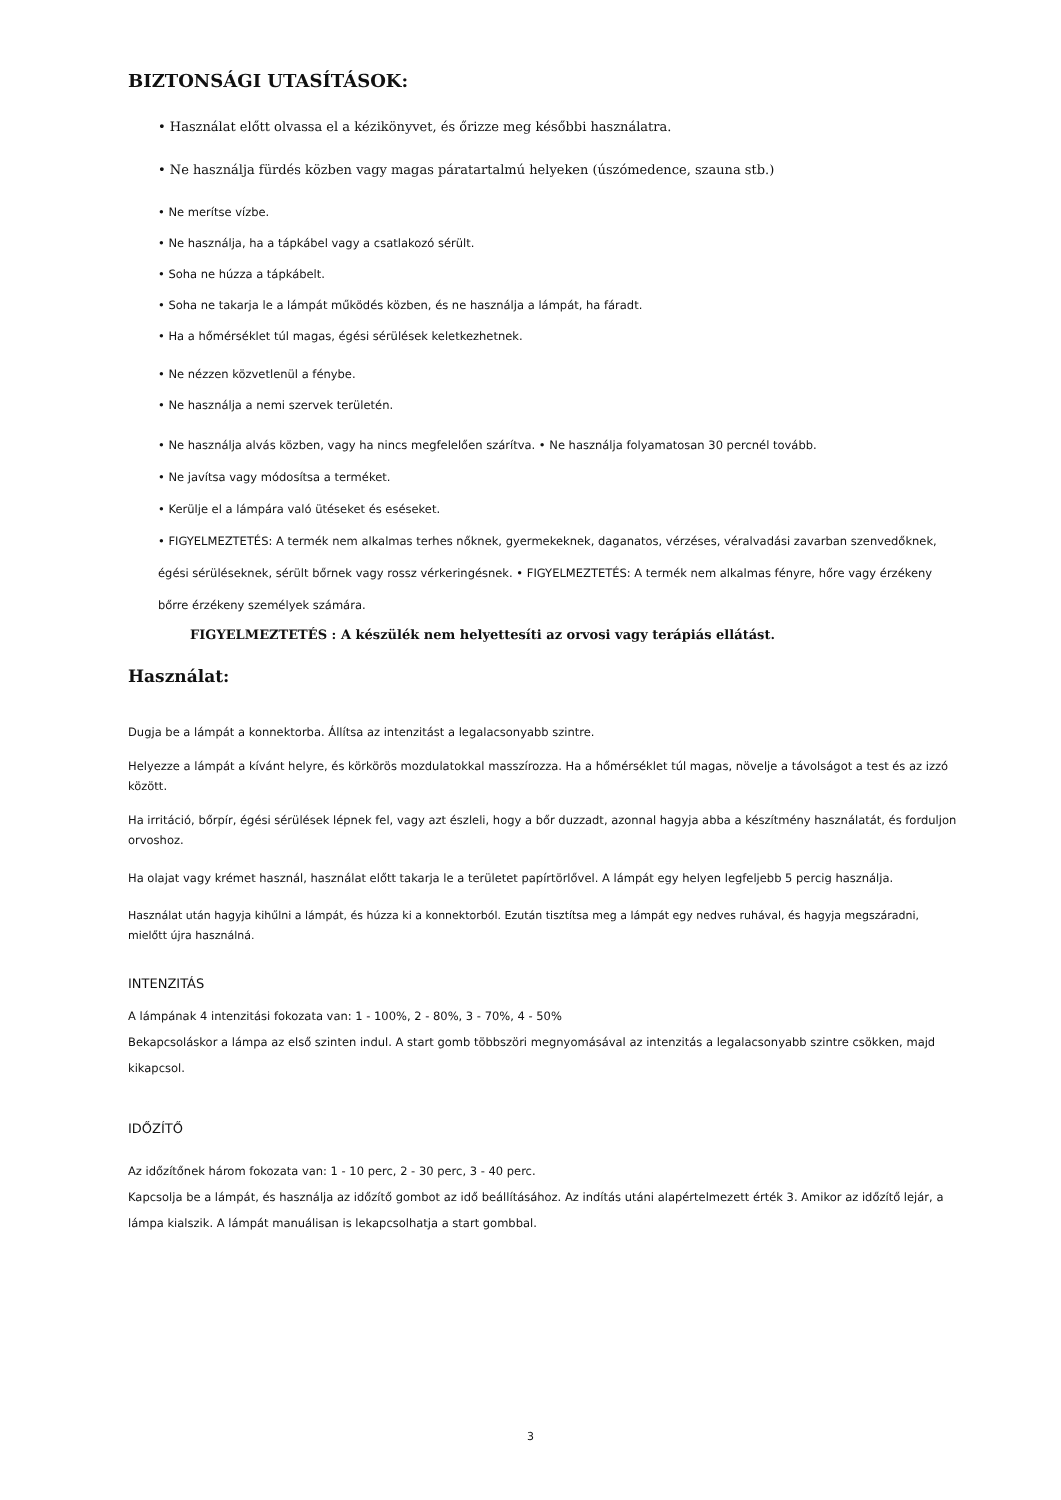BIZTONSÁGI UTASÍTÁSOK:
• Használat előtt olvassa el a kézikönyvet, és őrizze meg későbbi használatra.
• Ne használja fürdés közben vagy magas páratartalmú helyeken (úszómedence, szauna stb.)
• Ne merítse vízbe.
• Ne használja, ha a tápkábel vagy a csatlakozó sérült.
• Soha ne húzza a tápkábelt.
• Soha ne takarja le a lámpát működés közben, és ne használja a lámpát, ha fáradt.
• Ha a hőmérséklet túl magas, égési sérülések keletkezhetnek.
• Ne nézzen közvetlenül a fénybe.
• Ne használja a nemi szervek területén.
• Ne használja alvás közben, vagy ha nincs megfelelően szárítva. • Ne használja folyamatosan 30 percnél tovább.
• Ne javítsa vagy módosítsa a terméket.
• Kerülje el a lámpára való ütéseket és eséseket.
• FIGYELMEZTETÉS: A termék nem alkalmas terhes nőknek, gyermekeknek, daganatos, vérzéses, véralvadási zavarban szenvedőknek, égési sérüléseknek, sérült bőrnek vagy rossz vérkeringésnek. • FIGYELMEZTETÉS: A termék nem alkalmas fényre, hőre vagy érzékeny bőrre érzékeny személyek számára.
FIGYELMEZTETÉS : A készülék nem helyettesíti az orvosi vagy terápiás ellátást.
Használat:
Dugja be a lámpát a konnektorba. Állítsa az intenzitást a legalacsonyabb szintre.
Helyezze a lámpát a kívánt helyre, és körkörös mozdulatokkal masszírozza. Ha a hőmérséklet túl magas, növelje a távolságot a test és az izzó között.
Ha irritáció, bőrpír, égési sérülések lépnek fel, vagy azt észleli, hogy a bőr duzzadt, azonnal hagyja abba a készítmény használatát, és forduljon orvoshoz.
Ha olajat vagy krémet használ, használat előtt takarja le a területet papírtörlővel. A lámpát egy helyen legfeljebb 5 percig használja.
Használat után hagyja kihűlni a lámpát, és húzza ki a konnektorból. Ezután tisztítsa meg a lámpát egy nedves ruhával, és hagyja megszáradni, mielőtt újra használná.
INTENZITÁS
A lámpának 4 intenzitási fokozata van: 1 - 100%, 2 - 80%, 3 - 70%, 4 - 50%
Bekapcsoláskor a lámpa az első szinten indul. A start gomb többszöri megnyomásával az intenzitás a legalacsonyabb szintre csökken, majd kikapcsol.
IDŐZÍTŐ
Az időzítőnek három fokozata van: 1 - 10 perc, 2 - 30 perc, 3 - 40 perc.
Kapcsolja be a lámpát, és használja az időzítő gombot az idő beállításához. Az indítás utáni alapértelmezett érték 3. Amikor az időzítő lejár, a lámpa kialszik. A lámpát manuálisan is lekapcsolhatja a start gombbal.
3